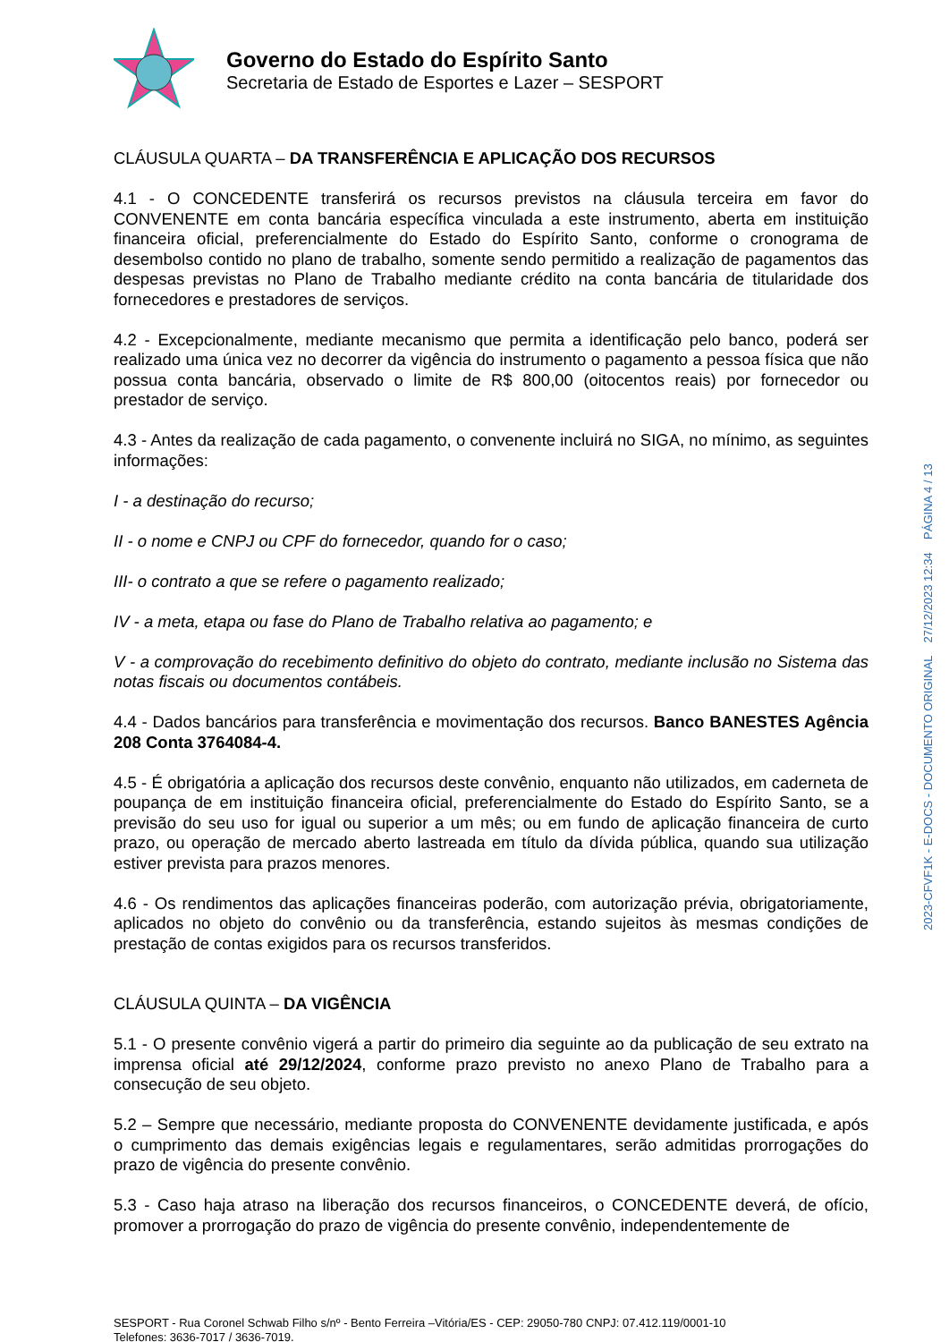Governo do Estado do Espírito Santo
Secretaria de Estado de Esportes e Lazer – SESPORT
CLÁUSULA QUARTA – DA TRANSFERÊNCIA E APLICAÇÃO DOS RECURSOS
4.1 - O CONCEDENTE transferirá os recursos previstos na cláusula terceira em favor do CONVENENTE em conta bancária específica vinculada a este instrumento, aberta em instituição financeira oficial, preferencialmente do Estado do Espírito Santo, conforme o cronograma de desembolso contido no plano de trabalho, somente sendo permitido a realização de pagamentos das despesas previstas no Plano de Trabalho mediante crédito na conta bancária de titularidade dos fornecedores e prestadores de serviços.
4.2 - Excepcionalmente, mediante mecanismo que permita a identificação pelo banco, poderá ser realizado uma única vez no decorrer da vigência do instrumento o pagamento a pessoa física que não possua conta bancária, observado o limite de R$ 800,00 (oitocentos reais) por fornecedor ou prestador de serviço.
4.3 - Antes da realização de cada pagamento, o convenente incluirá no SIGA, no mínimo, as seguintes informações:
I - a destinação do recurso;
II - o nome e CNPJ ou CPF do fornecedor, quando for o caso;
III- o contrato a que se refere o pagamento realizado;
IV - a meta, etapa ou fase do Plano de Trabalho relativa ao pagamento; e
V - a comprovação do recebimento definitivo do objeto do contrato, mediante inclusão no Sistema das notas fiscais ou documentos contábeis.
4.4 - Dados bancários para transferência e movimentação dos recursos. Banco BANESTES Agência 208 Conta 3764084-4.
4.5 - É obrigatória a aplicação dos recursos deste convênio, enquanto não utilizados, em caderneta de poupança de em instituição financeira oficial, preferencialmente do Estado do Espírito Santo, se a previsão do seu uso for igual ou superior a um mês; ou em fundo de aplicação financeira de curto prazo, ou operação de mercado aberto lastreada em título da dívida pública, quando sua utilização estiver prevista para prazos menores.
4.6 - Os rendimentos das aplicações financeiras poderão, com autorização prévia, obrigatoriamente, aplicados no objeto do convênio ou da transferência, estando sujeitos às mesmas condições de prestação de contas exigidos para os recursos transferidos.
CLÁUSULA QUINTA – DA VIGÊNCIA
5.1 - O presente convênio vigerá a partir do primeiro dia seguinte ao da publicação de seu extrato na imprensa oficial até 29/12/2024, conforme prazo previsto no anexo Plano de Trabalho para a consecução de seu objeto.
5.2 – Sempre que necessário, mediante proposta do CONVENENTE devidamente justificada, e após o cumprimento das demais exigências legais e regulamentares, serão admitidas prorrogações do prazo de vigência do presente convênio.
5.3 - Caso haja atraso na liberação dos recursos financeiros, o CONCEDENTE deverá, de ofício, promover a prorrogação do prazo de vigência do presente convênio, independentemente de
SESPORT - Rua Coronel Schwab Filho s/nº - Bento Ferreira –Vitória/ES - CEP: 29050-780 CNPJ: 07.412.119/0001-10
Telefones: 3636-7017 / 3636-7019.
2023-CFVF1K - E-DOCS - DOCUMENTO ORIGINAL 27/12/2023 12:34 PÁGINA 4 / 13